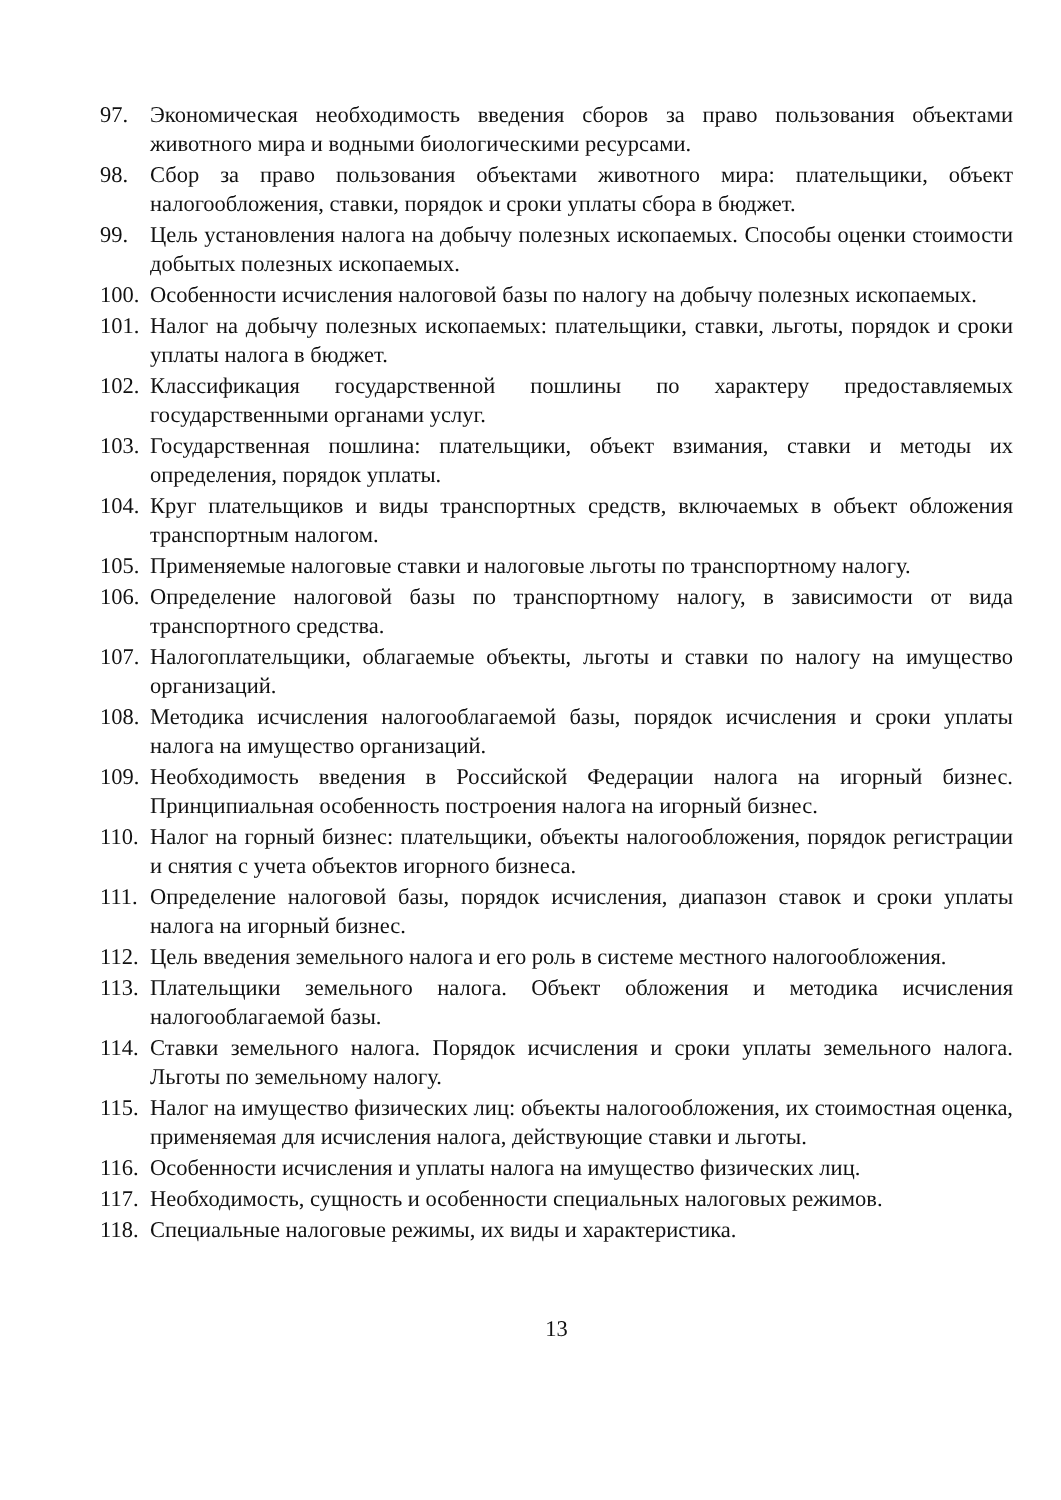97. Экономическая необходимость введения сборов за право пользования объектами животного мира и водными биологическими ресурсами.
98. Сбор за право пользования объектами животного мира: плательщики, объект налогообложения, ставки, порядок и сроки уплаты сбора в бюджет.
99. Цель установления налога на добычу полезных ископаемых. Способы оценки стоимости добытых полезных ископаемых.
100.
Особенности исчисления налоговой базы по налогу на добычу полезных ископаемых.
101.
Налог на добычу полезных ископаемых: плательщики, ставки, льготы, порядок и сроки уплаты налога в бюджет.
102.
Классификация государственной пошлины по характеру предоставляемых государственными органами услуг.
103.
Государственная пошлина: плательщики, объект взимания, ставки и методы их определения, порядок уплаты.
104.
Круг плательщиков и виды транспортных средств, включаемых в объект обложения транспортным налогом.
105.
Применяемые налоговые ставки и налоговые льготы по транспортному налогу.
106.
Определение налоговой базы по транспортному налогу, в зависимости от вида транспортного средства.
107.
Налогоплательщики, облагаемые объекты, льготы и ставки по налогу на имущество организаций.
108.
Методика исчисления налогооблагаемой базы, порядок исчисления и сроки уплаты налога на имущество организаций.
109.
Необходимость введения в Российской Федерации налога на игорный бизнес. Принципиальная особенность построения налога на игорный бизнес.
110.
Налог на горный бизнес: плательщики, объекты налогообложения, порядок регистрации и снятия с учета объектов игорного бизнеса.
111.
Определение налоговой базы, порядок исчисления, диапазон ставок и сроки уплаты налога на игорный бизнес.
112.
Цель введения земельного налога и его роль в системе местного налогообложения.
113.
Плательщики земельного налога. Объект обложения и методика исчисления налогооблагаемой базы.
114.
Ставки земельного налога. Порядок исчисления и сроки уплаты земельного налога. Льготы по земельному налогу.
115.
Налог на имущество физических лиц: объекты налогообложения, их стоимостная оценка, применяемая для исчисления налога, действующие ставки и льготы.
116.
Особенности исчисления и уплаты налога на имущество физических лиц.
117.
Необходимость, сущность и особенности специальных налоговых режимов.
118.
Специальные налоговые режимы, их виды и характеристика.
13